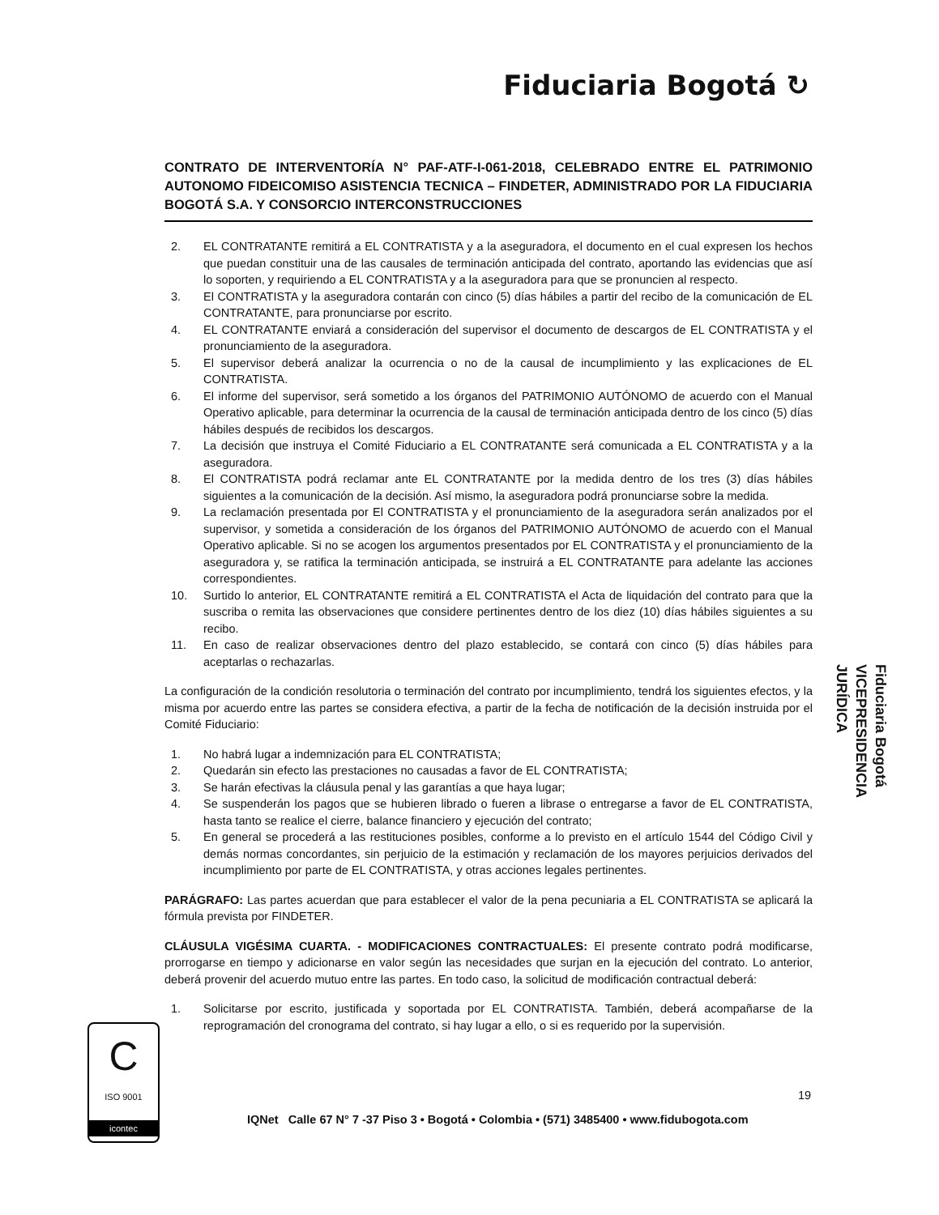Fiduciaria Bogotá ↻
CONTRATO DE INTERVENTORÍA N° PAF-ATF-I-061-2018, CELEBRADO ENTRE EL PATRIMONIO AUTONOMO FIDEICOMISO ASISTENCIA TECNICA – FINDETER, ADMINISTRADO POR LA FIDUCIARIA BOGOTÁ S.A. Y CONSORCIO INTERCONSTRUCCIONES
2. EL CONTRATANTE remitirá a EL CONTRATISTA y a la aseguradora, el documento en el cual expresen los hechos que puedan constituir una de las causales de terminación anticipada del contrato, aportando las evidencias que así lo soporten, y requiriendo a EL CONTRATISTA y a la aseguradora para que se pronuncien al respecto.
3. El CONTRATISTA y la aseguradora contarán con cinco (5) días hábiles a partir del recibo de la comunicación de EL CONTRATANTE, para pronunciarse por escrito.
4. EL CONTRATANTE enviará a consideración del supervisor el documento de descargos de EL CONTRATISTA y el pronunciamiento de la aseguradora.
5. El supervisor deberá analizar la ocurrencia o no de la causal de incumplimiento y las explicaciones de EL CONTRATISTA.
6. El informe del supervisor, será sometido a los órganos del PATRIMONIO AUTÓNOMO de acuerdo con el Manual Operativo aplicable, para determinar la ocurrencia de la causal de terminación anticipada dentro de los cinco (5) días hábiles después de recibidos los descargos.
7. La decisión que instruya el Comité Fiduciario a EL CONTRATANTE será comunicada a EL CONTRATISTA y a la aseguradora.
8. El CONTRATISTA podrá reclamar ante EL CONTRATANTE por la medida dentro de los tres (3) días hábiles siguientes a la comunicación de la decisión. Así mismo, la aseguradora podrá pronunciarse sobre la medida.
9. La reclamación presentada por El CONTRATISTA y el pronunciamiento de la aseguradora serán analizados por el supervisor, y sometida a consideración de los órganos del PATRIMONIO AUTÓNOMO de acuerdo con el Manual Operativo aplicable. Si no se acogen los argumentos presentados por EL CONTRATISTA y el pronunciamiento de la aseguradora y, se ratifica la terminación anticipada, se instruirá a EL CONTRATANTE para adelante las acciones correspondientes.
10. Surtido lo anterior, EL CONTRATANTE remitirá a EL CONTRATISTA el Acta de liquidación del contrato para que la suscriba o remita las observaciones que considere pertinentes dentro de los diez (10) días hábiles siguientes a su recibo.
11. En caso de realizar observaciones dentro del plazo establecido, se contará con cinco (5) días hábiles para aceptarlas o rechazarlas.
La configuración de la condición resolutoria o terminación del contrato por incumplimiento, tendrá los siguientes efectos, y la misma por acuerdo entre las partes se considera efectiva, a partir de la fecha de notificación de la decisión instruida por el Comité Fiduciario:
1. No habrá lugar a indemnización para EL CONTRATISTA;
2. Quedarán sin efecto las prestaciones no causadas a favor de EL CONTRATISTA;
3. Se harán efectivas la cláusula penal y las garantías a que haya lugar;
4. Se suspenderán los pagos que se hubieren librado o fueren a librase o entregarse a favor de EL CONTRATISTA, hasta tanto se realice el cierre, balance financiero y ejecución del contrato;
5. En general se procederá a las restituciones posibles, conforme a lo previsto en el artículo 1544 del Código Civil y demás normas concordantes, sin perjuicio de la estimación y reclamación de los mayores perjuicios derivados del incumplimiento por parte de EL CONTRATISTA, y otras acciones legales pertinentes.
PARÁGRAFO: Las partes acuerdan que para establecer el valor de la pena pecuniaria a EL CONTRATISTA se aplicará la fórmula prevista por FINDETER.
CLÁUSULA VIGÉSIMA CUARTA. - MODIFICACIONES CONTRACTUALES: El presente contrato podrá modificarse, prorrogarse en tiempo y adicionarse en valor según las necesidades que surjan en la ejecución del contrato. Lo anterior, deberá provenir del acuerdo mutuo entre las partes. En todo caso, la solicitud de modificación contractual deberá:
1. Solicitarse por escrito, justificada y soportada por EL CONTRATISTA. También, deberá acompañarse de la reprogramación del cronograma del contrato, si hay lugar a ello, o si es requerido por la supervisión.
Fiduciaria Bogotá
VICEPRESIDENCIA
JURÍDICA
19
C
ISO 9001
icontec
IQNet Calle 67 N° 7 -37 Piso 3 • Bogotá • Colombia • (571) 3485400 • www.fidubogota.com